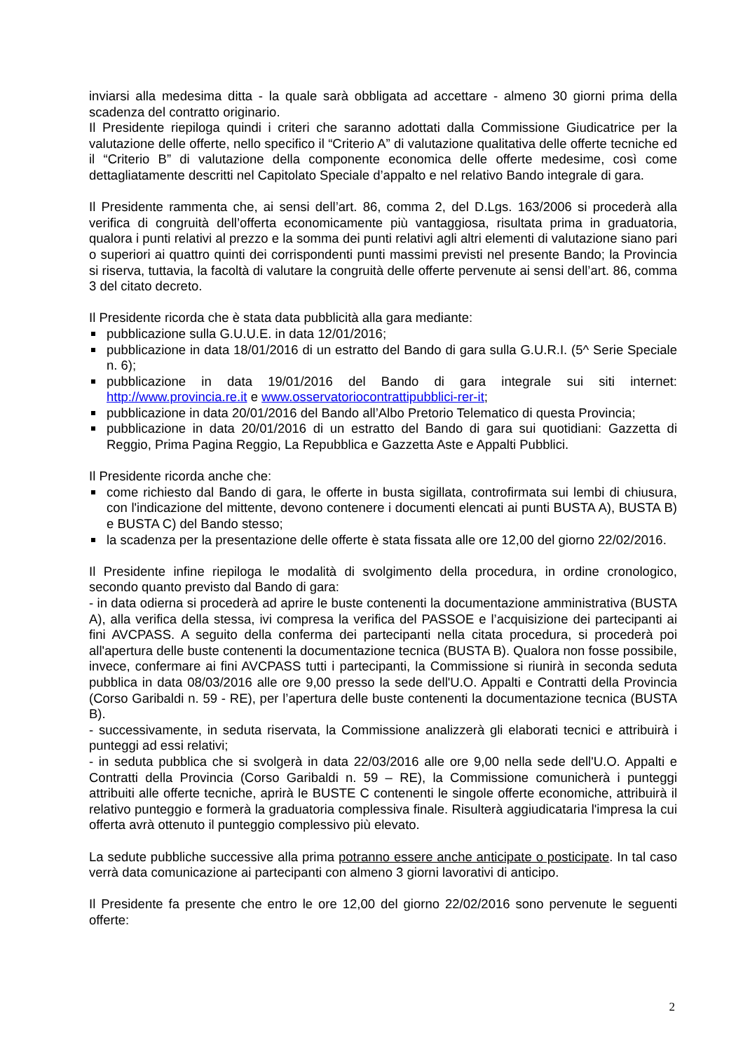inviarsi alla medesima ditta - la quale sarà obbligata ad accettare - almeno 30 giorni prima della scadenza del contratto originario.
Il Presidente riepiloga quindi i criteri che saranno adottati dalla Commissione Giudicatrice per la valutazione delle offerte, nello specifico il “Criterio A” di valutazione qualitativa delle offerte tecniche ed il “Criterio B” di valutazione della componente economica delle offerte medesime, così come dettagliatamente descritti nel Capitolato Speciale d’appalto e nel relativo Bando integrale di gara.
Il Presidente rammenta che, ai sensi dell’art. 86, comma 2, del D.Lgs. 163/2006 si procederà alla verifica di congruità dell’offerta economicamente più vantaggiosa, risultata prima in graduatoria, qualora i punti relativi al prezzo e la somma dei punti relativi agli altri elementi di valutazione siano pari o superiori ai quattro quinti dei corrispondenti punti massimi previsti nel presente Bando; la Provincia si riserva, tuttavia, la facoltà di valutare la congruità delle offerte pervenute ai sensi dell’art. 86, comma 3 del citato decreto.
Il Presidente ricorda che è stata data pubblicità alla gara mediante:
pubblicazione sulla G.U.U.E. in data 12/01/2016;
pubblicazione in data 18/01/2016 di un estratto del Bando di gara sulla G.U.R.I. (5^ Serie Speciale n. 6);
pubblicazione in data 19/01/2016 del Bando di gara integrale sui siti internet: http://www.provincia.re.it e www.osservatoriocontrattipubblici-rer-it;
pubblicazione in data 20/01/2016 del Bando all’Albo Pretorio Telematico di questa Provincia;
pubblicazione in data 20/01/2016 di un estratto del Bando di gara sui quotidiani: Gazzetta di Reggio, Prima Pagina Reggio, La Repubblica e Gazzetta Aste e Appalti Pubblici.
Il Presidente ricorda anche che:
come richiesto dal Bando di gara, le offerte in busta sigillata, controfirmata sui lembi di chiusura, con l'indicazione del mittente, devono contenere i documenti elencati ai punti BUSTA A), BUSTA B) e BUSTA C) del Bando stesso;
la scadenza per la presentazione delle offerte è stata fissata alle ore 12,00 del giorno 22/02/2016.
Il Presidente infine riepiloga le modalità di svolgimento della procedura, in ordine cronologico, secondo quanto previsto dal Bando di gara:
- in data odierna si procederà ad aprire le buste contenenti la documentazione amministrativa (BUSTA A), alla verifica della stessa, ivi compresa la verifica del PASSOE e l’acquisizione dei partecipanti ai fini AVCPASS. A seguito della conferma dei partecipanti nella citata procedura, si procederà poi all'apertura delle buste contenenti la documentazione tecnica (BUSTA B). Qualora non fosse possibile, invece, confermare ai fini AVCPASS tutti i partecipanti, la Commissione si riunirà in seconda seduta pubblica in data 08/03/2016 alle ore 9,00 presso la sede dell'U.O. Appalti e Contratti della Provincia (Corso Garibaldi n. 59 - RE), per l’apertura delle buste contenenti la documentazione tecnica (BUSTA B).
- successivamente, in seduta riservata, la Commissione analizzerà gli elaborati tecnici e attribuirà i punteggi ad essi relativi;
- in seduta pubblica che si svolgerà in data 22/03/2016 alle ore 9,00 nella sede dell'U.O. Appalti e Contratti della Provincia (Corso Garibaldi n. 59 – RE), la Commissione comunicherà i punteggi attribuiti alle offerte tecniche, aprirà le BUSTE C contenenti le singole offerte economiche, attribuirà il relativo punteggio e formerà la graduatoria complessiva finale. Risulterà aggiudicataria l'impresa la cui offerta avrà ottenuto il punteggio complessivo più elevato.
La sedute pubbliche successive alla prima potranno essere anche anticipate o posticipate. In tal caso verrà data comunicazione ai partecipanti con almeno 3 giorni lavorativi di anticipo.
Il Presidente fa presente che entro le ore 12,00 del giorno 22/02/2016 sono pervenute le seguenti offerte:
2